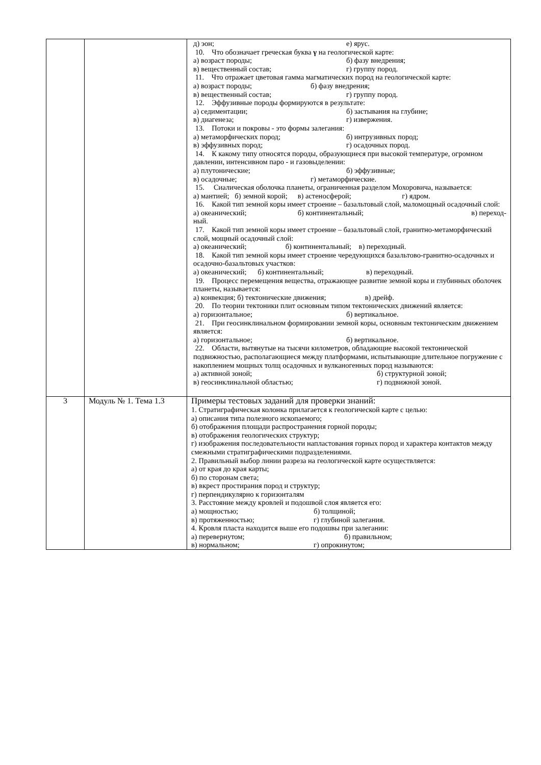| | | д) эон; е) ярус. 10. Что обозначает греческая буква γ на геологической карте: а) возраст породы; б) фазу внедрения; в) вещественный состав; г) группу пород. 11. Что отражает цветовая гамма магматических пород на геологической карте: а) возраст породы; б) фазу внедрения; в) вещественный состав; г) группу пород. 12. Эффузивные породы формируются в результате: а) седиментации; б) застывания на глубине; в) диагенеза; г) извержения. 13. Потоки и покровы - это формы залегания: а) метаморфических пород; б) интрузивных пород; в) эффузивных пород; г) осадочных пород. 14. К какому типу относятся породы, образующиеся при высокой температуре, огромном давлении, интенсивном паро - и газовыделении: а) плутонические; б) эффузивные; в) осадочные; г) метаморфические. 15. Сиалическая оболочка планеты, ограниченная разделом Мохоровича, называется: а) мантией; б) земной корой; в) астеносферой; г) ядром. 16. Какой тип земной коры имеет строение – базальтовый слой, маломощный осадочный слой: а) океанический; б) континентальный; в) переход- ный. 17. Какой тип земной коры имеет строение – базальтовый слой, гранитно-метаморфический слой, мощный осадочный слой: а) океанический; б) континентальный; в) переходный. 18. Какой тип земной коры имеет строение чередующихся базальтово-гранитно-осадочных и осадочно-базальтовых участков: а) океанический; б) континентальный; в) переходный. 19. Процесс перемещения вещества, отражающее развитие земной коры и глубинных оболочек планеты, называется: а) конвекция; б) тектонические движения; в) дрейф. 20. По теории тектоники плит основным типом тектонических движений является: а) горизонтальное; б) вертикальное. 21. При геосинклинальном формировании земной коры, основным тектоническим движением является: а) горизонтальное; б) вертикальное. 22. Области, вытянутые на тысячи километров, обладающие высокой тектонической подвижностью, располагающиеся между платформами, испытывающие длительное погружение с накоплением мощных толщ осадочных и вулканогенных пород называются: а) активной зоной; б) структурной зоной; в) геосинклинальной областью; г) подвижной зоной. |
| 3 | Модуль № 1. Тема 1.3 | Примеры тестовых заданий для проверки знаний: 1. Стратиграфическая колонка прилагается к геологической карте с целью: а) описания типа полезного ископаемого; б) отображения площади распространения горной породы; в) отображения геологических структур; г) изображения последовательности напластования горных пород и характера контактов между смежными стратиграфическими подразделениями. 2. Правильный выбор линии разреза на геологической карте осуществляется: а) от края до края карты; б) по сторонам света; в) вкрест простирания пород и структур; г) перпендикулярно к горизонталям 3. Расстояние между кровлей и подошвой слоя является его: а) мощностью; б) толщиной; в) протяженностью; г) глубиной залегания. 4. Кровля пласта находится выше его подошвы при залегании: а) перевернутом; б) правильном; в) нормальном; г) опрокинутом; |